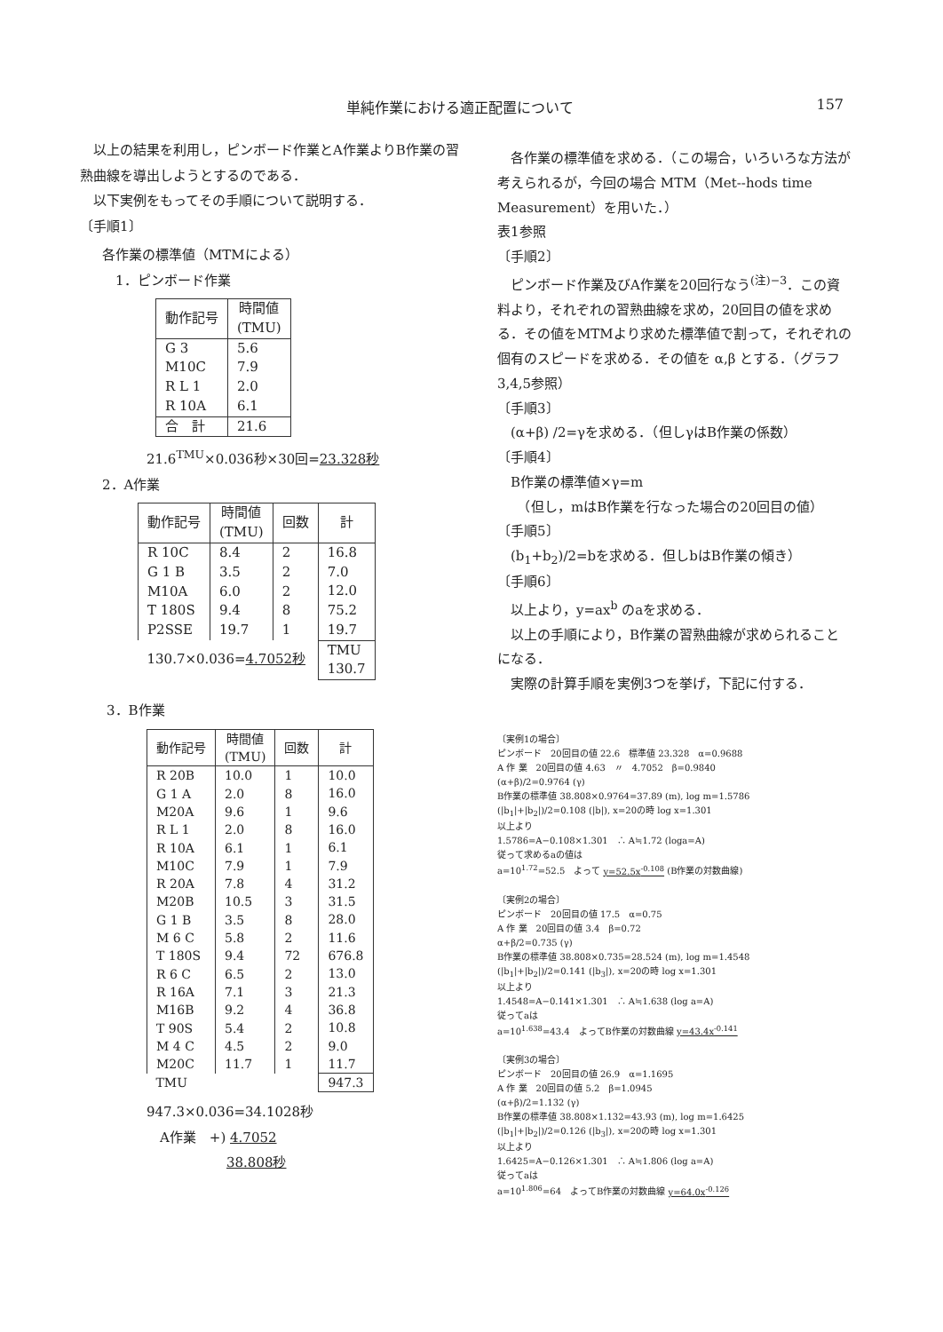単純作業における適正配置について 157
　以上の結果を利用し，ピンボード作業とA作業よりB作業の習熟曲線を導出しようとするのである．
　以下実例をもってその手順について説明する．
〔手順1〕
各作業の標準値（MTMによる）
　1．ピンボード作業
| 動作記号 | 時間値 (TMU) |
| --- | --- |
| G 3 M10C R L 1 R 10A | 5.6 7.9 2.0 6.1 |
| 合 計 | 21.6 |
21.6<sup>TMU</sup>×0.036秒×30回=23.328秒
2．A作業
| 動作記号 | 時間値 (TMU) | 回数 | 計 |
| --- | --- | --- | --- |
| R 10C G 1 B M10A T 180S P2SSE | 8.4 3.5 6.0 9.4 19.7 | 2 2 2 8 1 | 16.8 7.0 12.0 75.2 19.7 |
| 130.7×0.036= 4.7052秒 | | | TMU 130.7 |
3．B作業
| 動作記号 | 時間値 (TMU) | 回数 | 計 |
| --- | --- | --- | --- |
| R 20B G 1 A M20A R L 1 R 10A M10C R 20A M20B G 1 B M 6 C T 180S R 6 C R 16A M16B T 90S M 4 C M20C | 10.0 2.0 9.6 2.0 6.1 7.9 7.8 10.5 3.5 5.8 9.4 6.5 7.1 9.2 5.4 4.5 11.7 | 1 8 1 8 1 1 4 3 8 2 72 2 3 4 2 2 1 | 10.0 16.0 9.6 16.0 6.1 7.9 31.2 31.5 28.0 11.6 676.8 13.0 21.3 36.8 10.8 9.0 11.7 |
| TMU | | | 947.3 |
947.3×0.036=34.1028秒
　A作業　+) 4.7052
　　　　　　38.808秒
　各作業の標準値を求める．（この場合，いろいろな方法が考えられるが，今回の場合 MTM（Met--hods time Measurement）を用いた．）
表1参照
〔手順2〕
　ピンボード作業及びA作業を20回行なう<sup>(注)−3</sup>．この資料より，それぞれの習熟曲線を求め，20回目の値を求める．その値をMTMより求めた標準値で割って，それぞれの個有のスピードを求める．その値を α,β とする．（グラフ 3,4,5参照）
〔手順3〕
　(α+β) /2=γを求める．（但しγはB作業の係数）
〔手順4〕
　B作業の標準値×γ=m
　　（但し，mはB作業を行なった場合の20回目の値）
〔手順5〕
　(b<sub>1</sub>+b<sub>2</sub>)/2=bを求める．但しbはB作業の傾き）
〔手順6〕
　以上より，y=ax<sup>b</sup> のaを求める．
　以上の手順により，B作業の習熟曲線が求められることになる．
　実際の計算手順を実例3つを挙げ，下記に付する．
〔実例1の場合〕
ピンボード　20回目の値 22.6　標準値 23.328　α=0.9688
A 作 業　20回目の値 4.63　〃　4.7052　β=0.9840
(α+β)/2=0.9764 (γ)
B作業の標準値 38.808×0.9764=37.89 (m), log m=1.5786
(|b<sub>1</sub>|+|b<sub>2</sub>|)/2=0.108 (|b|), x=20の時 log x=1.301
以上より
1.5786=A−0.108×1.301　∴ A≒1.72 (loga=A)
従って求めるaの値は
a=10<sup>1.72</sup>=52.5　よって y=52.5x<sup>-0.108</sup> (B作業の対数曲線)
〔実例2の場合〕
ピンボード　20回目の値 17.5　α=0.75
A 作 業　20回目の値 3.4　β=0.72
α+β/2=0.735 (γ)
B作業の標準値 38.808×0.735=28.524 (m), log m=1.4548
(|b<sub>1</sub>|+|b<sub>2</sub>|)/2=0.141 (|b<sub>3</sub>|), x=20の時 log x=1.301
以上より
1.4548=A−0.141×1.301　∴ A≒1.638 (log a=A)
従ってaは
a=10<sup>1.638</sup>=43.4　よってB作業の対数曲線 y=43.4x<sup>-0.141</sup>
〔実例3の場合〕
ピンボード　20回目の値 26.9　α=1.1695
A 作 業　20回目の値 5.2　β=1.0945
(α+β)/2=1.132 (γ)
B作業の標準値 38.808×1.132=43.93 (m), log m=1.6425
(|b<sub>1</sub>|+|b<sub>2</sub>|)/2=0.126 (|b<sub>3</sub>|), x=20の時 log x=1.301
以上より
1.6425=A−0.126×1.301　∴ A≒1.806 (log a=A)
従ってaは
a=10<sup>1.806</sup>=64　よってB作業の対数曲線 y=64.0x<sup>-0.126</sup>